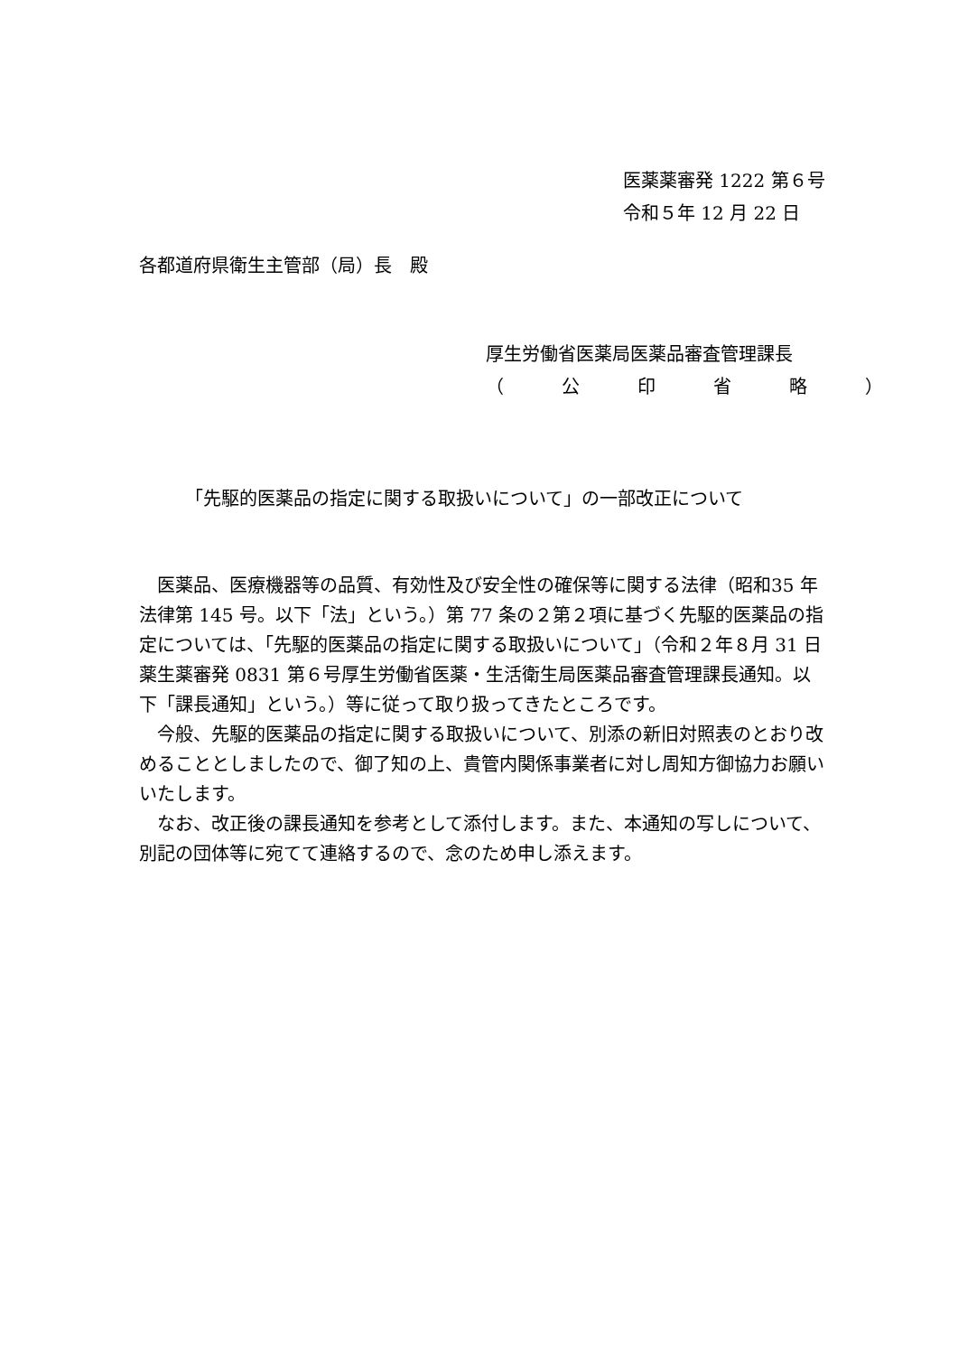医薬薬審発 1222 第６号
令和５年 12 月 22 日
各都道府県衛生主管部（局）長　殿
厚生労働省医薬局医薬品審査管理課長
（　公　印　省　略　）
「先駆的医薬品の指定に関する取扱いについて」の一部改正について
　医薬品、医療機器等の品質、有効性及び安全性の確保等に関する法律（昭和35 年法律第 145 号。以下「法」という。）第 77 条の２第２項に基づく先駆的医薬品の指定については、「先駆的医薬品の指定に関する取扱いについて」（令和２年８月 31 日薬生薬審発 0831 第６号厚生労働省医薬・生活衛生局医薬品審査管理課長通知。以下「課長通知」という。）等に従って取り扱ってきたところです。
　今般、先駆的医薬品の指定に関する取扱いについて、別添の新旧対照表のとおり改めることとしましたので、御了知の上、貴管内関係事業者に対し周知方御協力お願いいたします。
　なお、改正後の課長通知を参考として添付します。また、本通知の写しについて、別記の団体等に宛てて連絡するので、念のため申し添えます。